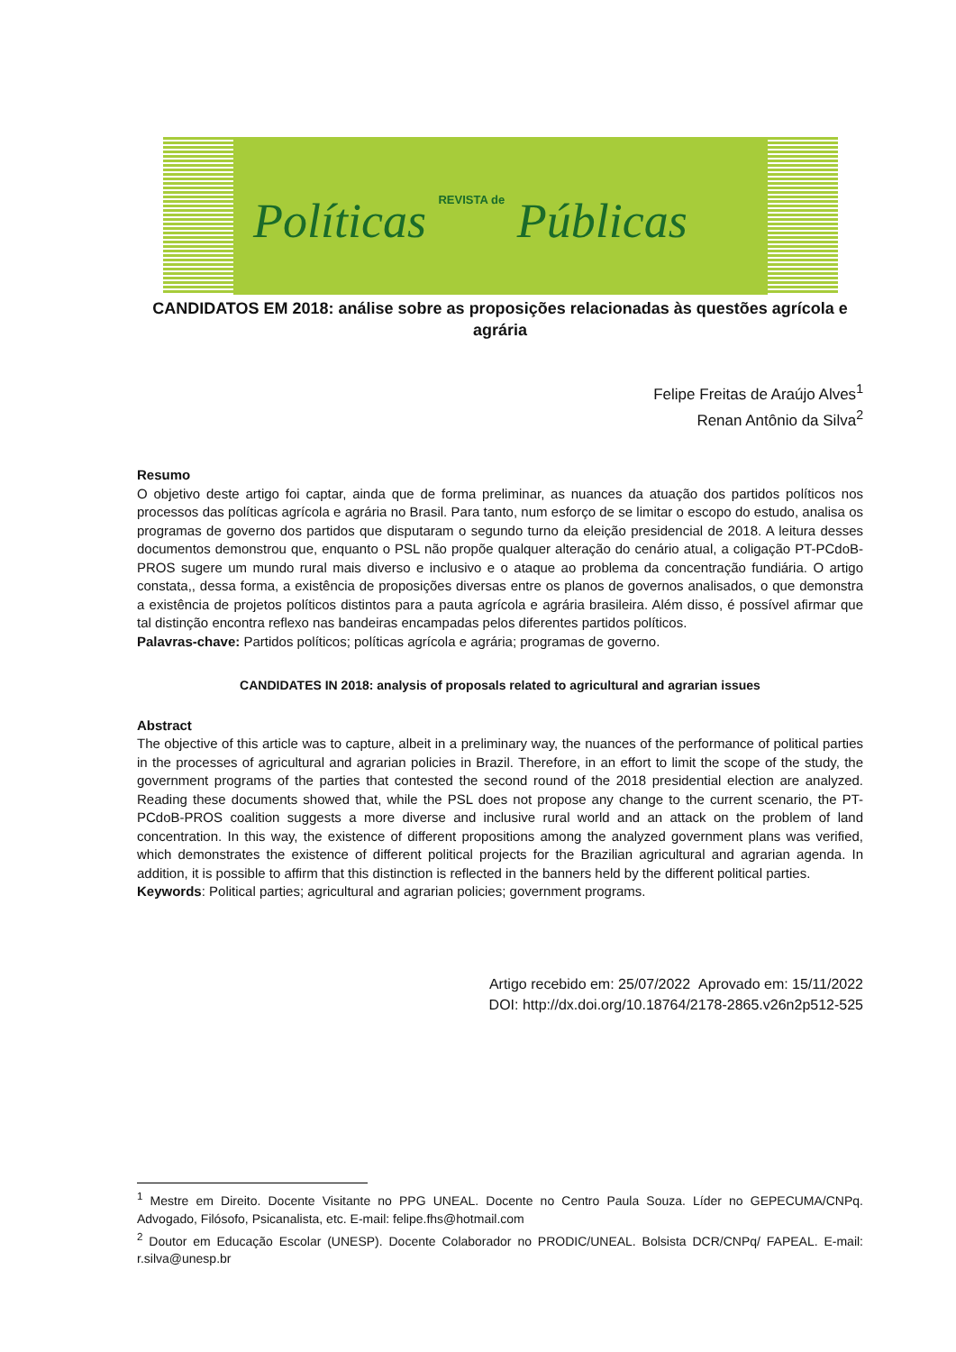Políticas REVISTA de Públicas
CANDIDATOS EM 2018: análise sobre as proposições relacionadas às questões agrícola e agrária
Felipe Freitas de Araújo Alves<sup>1</sup>
Renan Antônio da Silva<sup>2</sup>
Resumo
O objetivo deste artigo foi captar, ainda que de forma preliminar, as nuances da atuação dos partidos políticos nos processos das políticas agrícola e agrária no Brasil. Para tanto, num esforço de se limitar o escopo do estudo, analisa os programas de governo dos partidos que disputaram o segundo turno da eleição presidencial de 2018. A leitura desses documentos demonstrou que, enquanto o PSL não propõe qualquer alteração do cenário atual, a coligação PT-PCdoB-PROS sugere um mundo rural mais diverso e inclusivo e o ataque ao problema da concentração fundiária. O artigo constata,, dessa forma, a existência de proposições diversas entre os planos de governos analisados, o que demonstra a existência de projetos políticos distintos para a pauta agrícola e agrária brasileira. Além disso, é possível afirmar que tal distinção encontra reflexo nas bandeiras encampadas pelos diferentes partidos políticos.
Palavras-chave: Partidos políticos; políticas agrícola e agrária; programas de governo.
CANDIDATES IN 2018: analysis of proposals related to agricultural and agrarian issues
Abstract
The objective of this article was to capture, albeit in a preliminary way, the nuances of the performance of political parties in the processes of agricultural and agrarian policies in Brazil. Therefore, in an effort to limit the scope of the study, the government programs of the parties that contested the second round of the 2018 presidential election are analyzed. Reading these documents showed that, while the PSL does not propose any change to the current scenario, the PT-PCdoB-PROS coalition suggests a more diverse and inclusive rural world and an attack on the problem of land concentration. In this way, the existence of different propositions among the analyzed government plans was verified, which demonstrates the existence of different political projects for the Brazilian agricultural and agrarian agenda. In addition, it is possible to affirm that this distinction is reflected in the banners held by the different political parties.
Keywords: Political parties; agricultural and agrarian policies; government programs.
Artigo recebido em: 25/07/2022 Aprovado em: 15/11/2022
DOI: http://dx.doi.org/10.18764/2178-2865.v26n2p512-525
<sup>1</sup> Mestre em Direito. Docente Visitante no PPG UNEAL. Docente no Centro Paula Souza. Líder no GEPECUMA/CNPq. Advogado, Filósofo, Psicanalista, etc. E-mail: felipe.fhs@hotmail.com
<sup>2</sup> Doutor em Educação Escolar (UNESP). Docente Colaborador no PRODIC/UNEAL. Bolsista DCR/CNPq/ FAPEAL. E-mail: r.silva@unesp.br